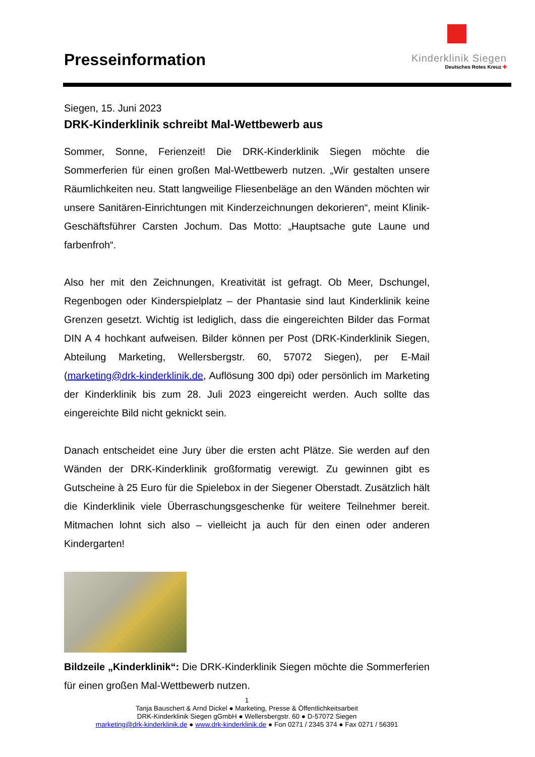Presseinformation
Kinderklinik Siegen
Deutsches Rotes Kreuz ✚
Siegen, 15. Juni 2023
DRK-Kinderklinik schreibt Mal-Wettbewerb aus
Sommer, Sonne, Ferienzeit! Die DRK-Kinderklinik Siegen möchte die Sommerferien für einen großen Mal-Wettbewerb nutzen. „Wir gestalten unsere Räumlichkeiten neu. Statt langweilige Fliesenbeläge an den Wänden möchten wir unsere Sanitären-Einrichtungen mit Kinderzeichnungen dekorieren“, meint Klinik-Geschäftsführer Carsten Jochum. Das Motto: „Hauptsache gute Laune und farbenfroh“.
Also her mit den Zeichnungen, Kreativität ist gefragt. Ob Meer, Dschungel, Regenbogen oder Kinderspielplatz – der Phantasie sind laut Kinderklinik keine Grenzen gesetzt. Wichtig ist lediglich, dass die eingereichten Bilder das Format DIN A 4 hochkant aufweisen. Bilder können per Post (DRK-Kinderklinik Siegen, Abteilung Marketing, Wellersbergstr. 60, 57072 Siegen), per E-Mail (marketing@drk-kinderklinik.de, Auflösung 300 dpi) oder persönlich im Marketing der Kinderklinik bis zum 28. Juli 2023 eingereicht werden. Auch sollte das eingereichte Bild nicht geknickt sein.
Danach entscheidet eine Jury über die ersten acht Plätze. Sie werden auf den Wänden der DRK-Kinderklinik großformatig verewigt. Zu gewinnen gibt es Gutscheine à 25 Euro für die Spielebox in der Siegener Oberstadt. Zusätzlich hält die Kinderklinik viele Überraschungsgeschenke für weitere Teilnehmer bereit. Mitmachen lohnt sich also – vielleicht ja auch für den einen oder anderen Kindergarten!
Bildzeile „Kinderklinik“: Die DRK-Kinderklinik Siegen möchte die Sommerferien für einen großen Mal-Wettbewerb nutzen.
1
Tanja Bauschert & Arnd Dickel ● Marketing, Presse & Öffentlichkeitsarbeit
DRK-Kinderklinik Siegen gGmbH ● Wellersbergstr. 60 ● D-57072 Siegen
marketing@drk-kinderklinik.de ● www.drk-kinderklinik.de ● Fon 0271 / 2345 374 ● Fax 0271 / 56391